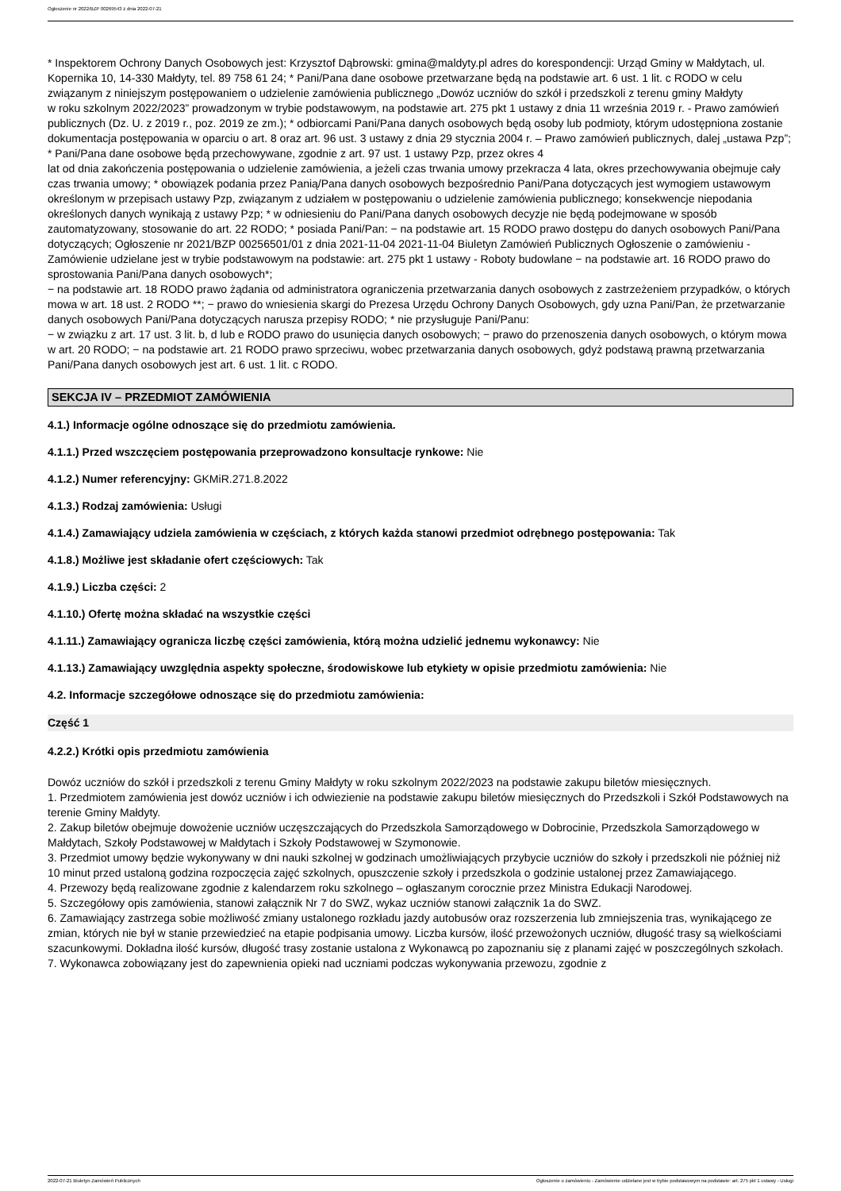Ogłoszenie nr 2022/BZP 00269543 z dnia 2022-07-21
* Inspektorem Ochrony Danych Osobowych jest: Krzysztof Dąbrowski: gmina@maldyty.pl adres do korespondencji: Urząd Gminy w Małdytach, ul. Kopernika 10, 14-330 Małdyty, tel. 89 758 61 24; * Pani/Pana dane osobowe przetwarzane będą na podstawie art. 6 ust. 1 lit. c RODO w celu związanym z niniejszym postępowaniem o udzielenie zamówienia publicznego „Dowóz uczniów do szkół i przedszkoli z terenu gminy Małdyty
w roku szkolnym 2022/2023” prowadzonym w trybie podstawowym, na podstawie art. 275 pkt 1 ustawy z dnia 11 września 2019 r. - Prawo zamówień publicznych (Dz. U. z 2019 r., poz. 2019 ze zm.); * odbiorcami Pani/Pana danych osobowych będą osoby lub podmioty, którym udostępniona zostanie dokumentacja postępowania w oparciu o art. 8 oraz art. 96 ust. 3 ustawy z dnia 29 stycznia 2004 r. – Prawo zamówień publicznych, dalej „ustawa Pzp”; * Pani/Pana dane osobowe będą przechowywane, zgodnie z art. 97 ust. 1 ustawy Pzp, przez okres 4
lat od dnia zakończenia postępowania o udzielenie zamówienia, a jeżeli czas trwania umowy przekracza 4 lata, okres przechowywania obejmuje cały czas trwania umowy; * obowiązek podania przez Panią/Pana danych osobowych bezpośrednio Pani/Pana dotyczących jest wymogiem ustawowym określonym w przepisach ustawy Pzp, związanym z udziałem w postępowaniu o udzielenie zamówienia publicznego; konsekwencje niepodania określonych danych wynikają z ustawy Pzp; * w odniesieniu do Pani/Pana danych osobowych decyzje nie będą podejmowane w sposób zautomatyzowany, stosowanie do art. 22 RODO; * posiada Pani/Pan: − na podstawie art. 15 RODO prawo dostępu do danych osobowych Pani/Pana dotyczących; Ogłoszenie nr 2021/BZP 00256501/01 z dnia 2021-11-04 2021-11-04 Biuletyn Zamówień Publicznych Ogłoszenie o zamówieniu - Zamówienie udzielane jest w trybie podstawowym na podstawie: art. 275 pkt 1 ustawy - Roboty budowlane − na podstawie art. 16 RODO prawo do sprostowania Pani/Pana danych osobowych*;
− na podstawie art. 18 RODO prawo żądania od administratora ograniczenia przetwarzania danych osobowych z zastrzeżeniem przypadków, o których mowa w art. 18 ust. 2 RODO **; − prawo do wniesienia skargi do Prezesa Urzędu Ochrony Danych Osobowych, gdy uzna Pani/Pan, że przetwarzanie danych osobowych Pani/Pana dotyczących narusza przepisy RODO; * nie przysługuje Pani/Panu:
− w związku z art. 17 ust. 3 lit. b, d lub e RODO prawo do usunięcia danych osobowych; − prawo do przenoszenia danych osobowych, o którym mowa w art. 20 RODO; − na podstawie art. 21 RODO prawo sprzeciwu, wobec przetwarzania danych osobowych, gdyż podstawą prawną przetwarzania Pani/Pana danych osobowych jest art. 6 ust. 1 lit. c RODO.
SEKCJA IV – PRZEDMIOT ZAMÓWIENIA
4.1.) Informacje ogólne odnoszące się do przedmiotu zamówienia.
4.1.1.) Przed wszczęciem postępowania przeprowadzono konsultacje rynkowe: Nie
4.1.2.) Numer referencyjny: GKMiR.271.8.2022
4.1.3.) Rodzaj zamówienia: Usługi
4.1.4.) Zamawiający udziela zamówienia w częściach, z których każda stanowi przedmiot odrębnego postępowania: Tak
4.1.8.) Możliwe jest składanie ofert częściowych: Tak
4.1.9.) Liczba części: 2
4.1.10.) Ofertę można składać na wszystkie części
4.1.11.) Zamawiający ogranicza liczbę części zamówienia, którą można udzielić jednemu wykonawcy: Nie
4.1.13.) Zamawiający uwzględnia aspekty społeczne, środowiskowe lub etykiety w opisie przedmiotu zamówienia: Nie
4.2. Informacje szczegółowe odnoszące się do przedmiotu zamówienia:
Część 1
4.2.2.) Krótki opis przedmiotu zamówienia
Dowóz uczniów do szkół i przedszkoli z terenu Gminy Małdyty w roku szkolnym 2022/2023 na podstawie zakupu biletów miesięcznych.
1. Przedmiotem zamówienia jest dowóz uczniów i ich odwiezienie na podstawie zakupu biletów miesięcznych do Przedszkoli i Szkół Podstawowych na terenie Gminy Małdyty.
2. Zakup biletów obejmuje dowożenie uczniów uczęszczających do Przedszkola Samorządowego w Dobrocinie, Przedszkola Samorządowego w Małdytach, Szkoły Podstawowej w Małdytach i Szkoły Podstawowej w Szymonowie.
3. Przedmiot umowy będzie wykonywany w dni nauki szkolnej w godzinach umożliwiających przybycie uczniów do szkoły i przedszkoli nie później niż 10 minut przed ustaloną godzina rozpoczęcia zajęć szkolnych, opuszczenie szkoły i przedszkola o godzinie ustalonej przez Zamawiającego.
4. Przewozy będą realizowane zgodnie z kalendarzem roku szkolnego – ogłaszanym corocznie przez Ministra Edukacji Narodowej.
5. Szczegółowy opis zamówienia, stanowi załącznik Nr 7 do SWZ, wykaz uczniów stanowi załącznik 1a do SWZ.
6. Zamawiający zastrzega sobie możliwość zmiany ustalonego rozkładu jazdy autobusów oraz rozszerzenia lub zmniejszenia tras, wynikającego ze zmian, których nie był w stanie przewiedzieć na etapie podpisania umowy. Liczba kursów, ilość przewożonych uczniów, długość trasy są wielkościami szacunkowymi. Dokładna ilość kursów, długość trasy zostanie ustalona z Wykonawcą po zapoznaniu się z planami zajęć w poszczególnych szkołach.
7. Wykonawca zobowiązany jest do zapewnienia opieki nad uczniami podczas wykonywania przewozu, zgodnie z
2022-07-21 Biuletyn Zamówień Publicznych Ogłoszenie o zamówieniu - Zamówienie udzielane jest w trybie podstawowym na podstawie: art. 275 pkt 1 ustawy - Usługi